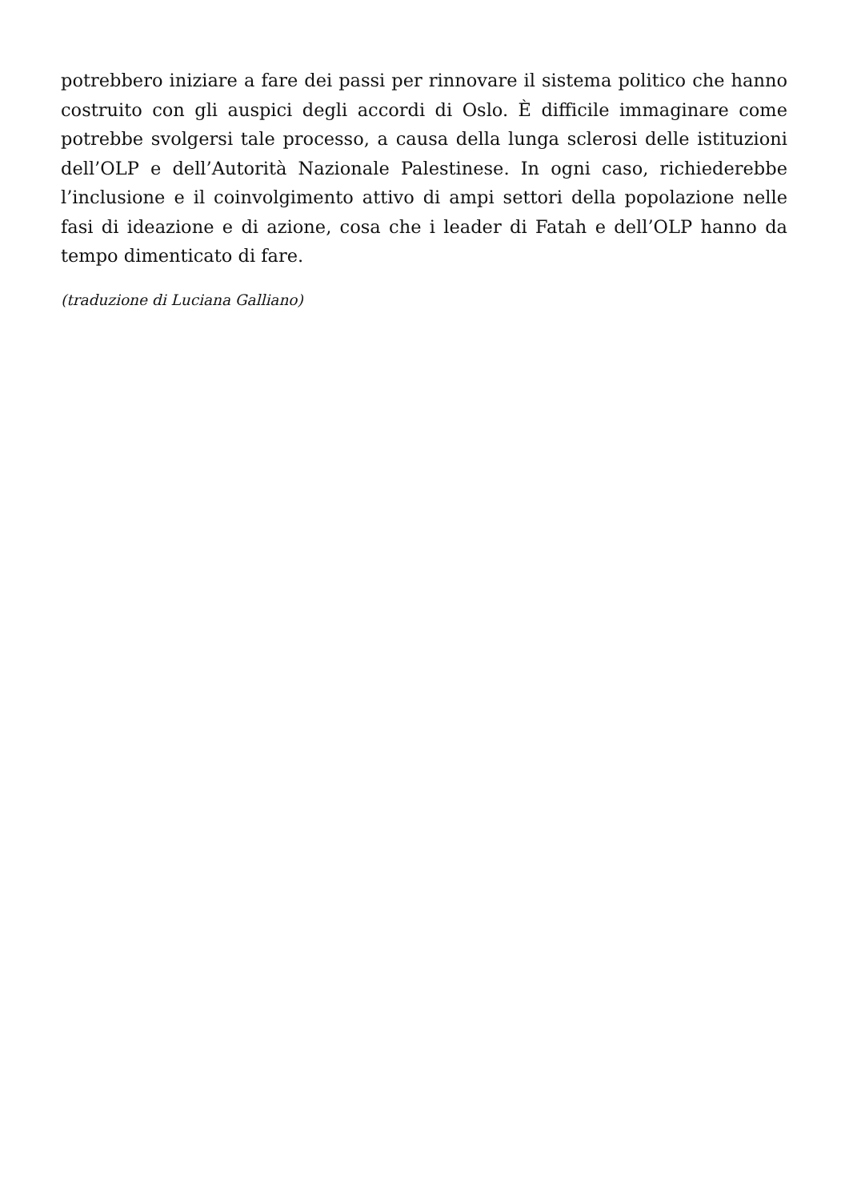potrebbero iniziare a fare dei passi per rinnovare il sistema politico che hanno costruito con gli auspici degli accordi di Oslo. È difficile immaginare come potrebbe svolgersi tale processo, a causa della lunga sclerosi delle istituzioni dell’OLP e dell’Autorità Nazionale Palestinese. In ogni caso, richiederebbe l’inclusione e il coinvolgimento attivo di ampi settori della popolazione nelle fasi di ideazione e di azione, cosa che i leader di Fatah e dell’OLP hanno da tempo dimenticato di fare.
(traduzione di Luciana Galliano)